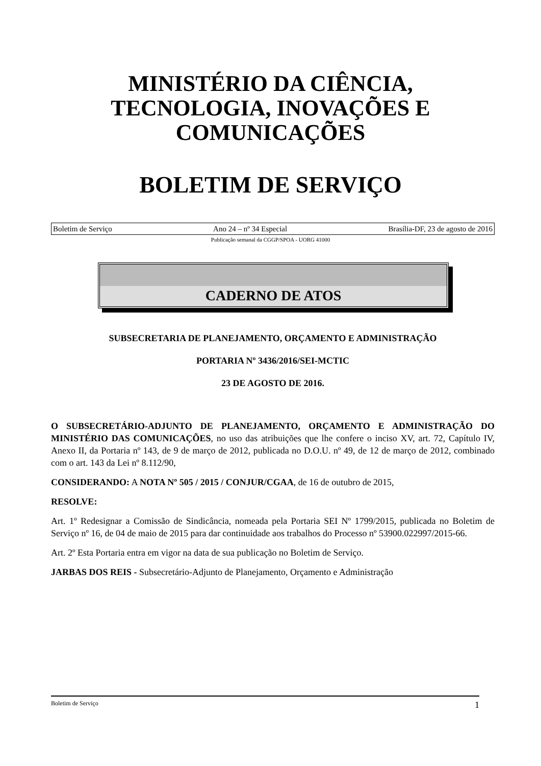MINISTÉRIO DA CIÊNCIA,
TECNOLOGIA, INOVAÇÕES E
COMUNICAÇÕES
BOLETIM DE SERVIÇO
Boletim de Serviço Ano 24 – nº 34 Especial Brasília-DF, 23 de agosto de 2016
Publicação semanal da CGGP/SPOA - UORG 41000
CADERNO DE ATOS
SUBSECRETARIA DE PLANEJAMENTO, ORÇAMENTO E ADMINISTRAÇÃO
PORTARIA Nº 3436/2016/SEI-MCTIC
23 DE AGOSTO DE 2016.
O SUBSECRETÁRIO-ADJUNTO DE PLANEJAMENTO, ORÇAMENTO E ADMINISTRAÇÃO DO MINISTÉRIO DAS COMUNICAÇÕES, no uso das atribuições que lhe confere o inciso XV, art. 72, Capítulo IV, Anexo II, da Portaria nº 143, de 9 de março de 2012, publicada no D.O.U. nº 49, de 12 de março de 2012, combinado com o art. 143 da Lei nº 8.112/90,
CONSIDERANDO: A NOTA Nº 505 / 2015 / CONJUR/CGAA, de 16 de outubro de 2015,
RESOLVE:
Art. 1º Redesignar a Comissão de Sindicância, nomeada pela Portaria SEI Nº 1799/2015, publicada no Boletim de Serviço nº 16, de 04 de maio de 2015 para dar continuidade aos trabalhos do Processo nº 53900.022997/2015-66.
Art. 2º Esta Portaria entra em vigor na data de sua publicação no Boletim de Serviço.
JARBAS DOS REIS - Subsecretário-Adjunto de Planejamento, Orçamento e Administração
Boletim de Serviço 1